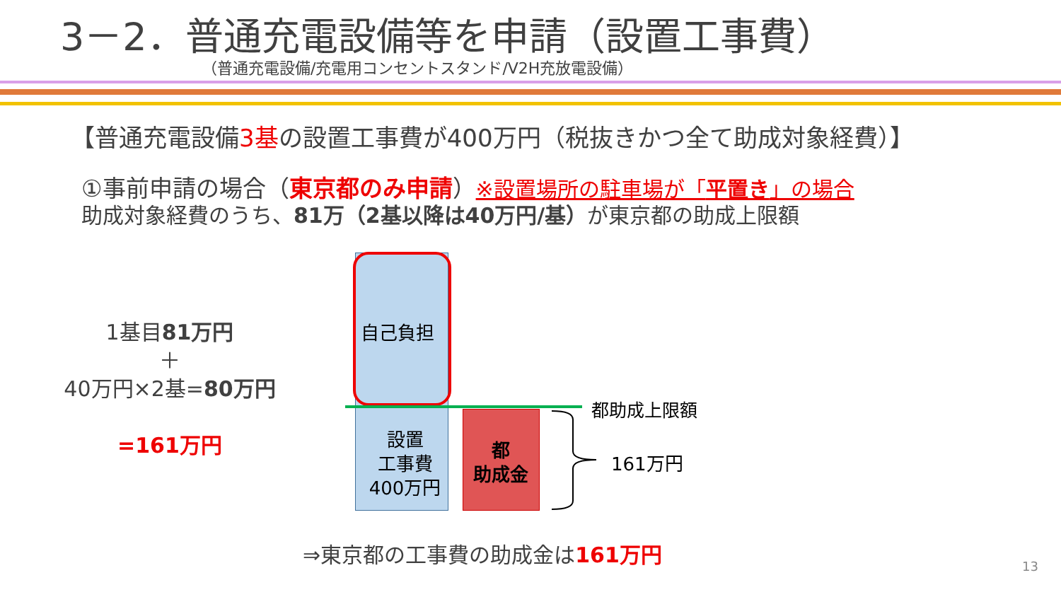3－2．普通充電設備等を申請（設置工事費）
（普通充電設備/充電用コンセントスタンド/V2H充放電設備）
【普通充電設備3基の設置工事費が400万円（税抜きかつ全て助成対象経費）】
①事前申請の場合（東京都のみ申請）※設置場所の駐車場が「平置き」の場合
助成対象経費のうち、81万（2基以降は40万円/基）が東京都の助成上限額
1基目81万円
＋
40万円×2基=80万円
=161万円
自己負担
都助成上限額
設置
工事費
400万円
都
助成金
161万円
⇒東京都の工事費の助成金は161万円
13